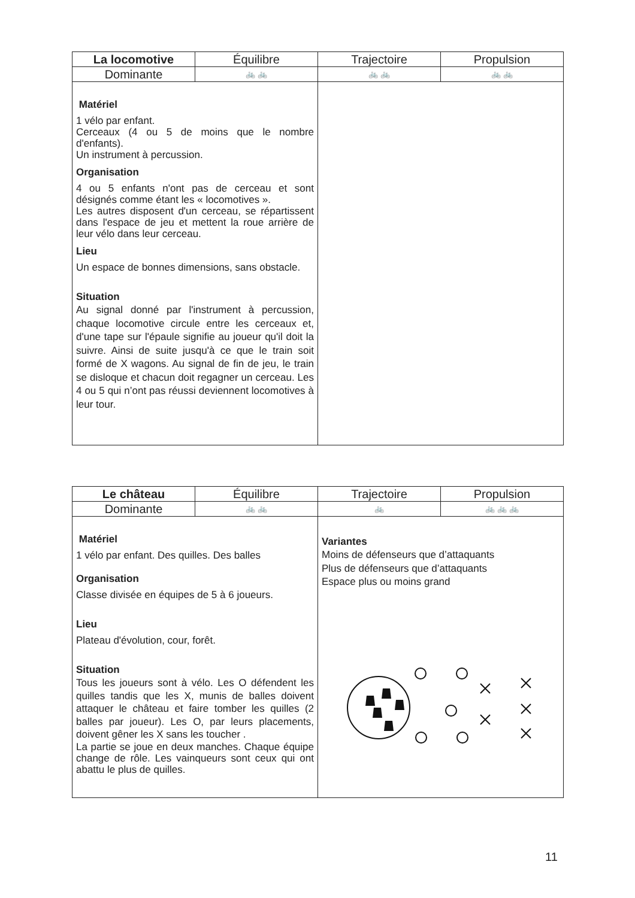| La locomotive | Équilibre | Trajectoire | Propulsion |
| --- | --- | --- | --- |
| Dominante | 🚲 🚲 | 🚲 🚲 | 🚲 🚲 |
| Matériel 1 vélo par enfant. Cerceaux (4 ou 5 de moins que le nombre d'enfants). Un instrument à percussion. Organisation 4 ou 5 enfants n'ont pas de cerceau et sont désignés comme étant les « locomotives ». Les autres disposent d'un cerceau, se répartissent dans l'espace de jeu et mettent la roue arrière de leur vélo dans leur cerceau. Lieu Un espace de bonnes dimensions, sans obstacle. Situation Au signal donné par l'instrument à percussion, chaque locomotive circule entre les cerceaux et, d'une tape sur l'épaule signifie au joueur qu'il doit la suivre. Ainsi de suite jusqu'à ce que le train soit formé de X wagons. Au signal de fin de jeu, le train se disloque et chacun doit regagner un cerceau. Les 4 ou 5 qui n’ont pas réussi deviennent locomotives à leur tour. | | | |
| Le château | Équilibre | Trajectoire | Propulsion |
| --- | --- | --- | --- |
| Dominante | 🚲 🚲 | 🚲 | 🚲 🚲 🚲 |
| Matériel 1 vélo par enfant. Des quilles. Des balles Organisation Classe divisée en équipes de 5 à 6 joueurs. Lieu Plateau d'évolution, cour, forêt. Situation Tous les joueurs sont à vélo. Les O défendent les quilles tandis que les X, munis de balles doivent attaquer le château et faire tomber les quilles (2 balles par joueur). Les O, par leurs placements, doivent gêner les X sans les toucher . La partie se joue en deux manches. Chaque équipe change de rôle. Les vainqueurs sont ceux qui ont abattu le plus de quilles. | | Variantes Moins de défenseurs que d’attaquants Plus de défenseurs que d’attaquants Espace plus ou moins grand | |
11